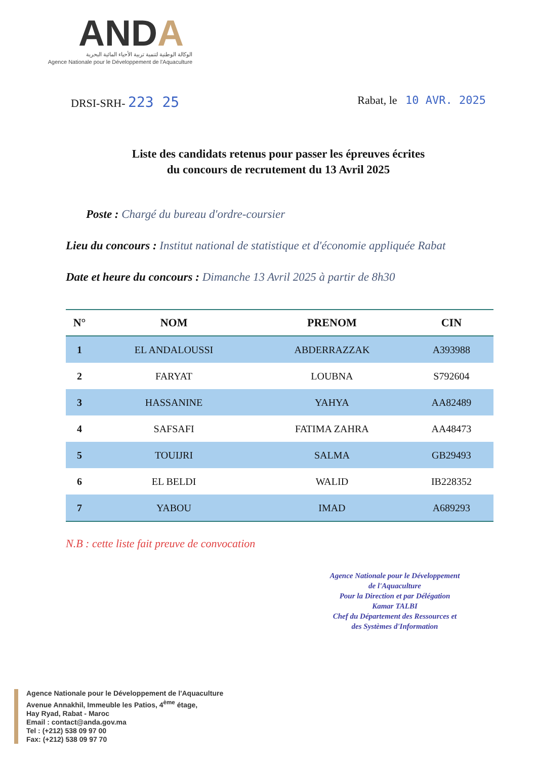ANDA
الوكالة الوطنية لتنمية تربية الأحياء المائية البحرية
Agence Nationale pour le Développement de l'Aquaculture
DRSI-SRH- 223 25
Rabat, le 10 AVR. 2025
Liste des candidats retenus pour passer les épreuves écrites
du concours de recrutement du 13 Avril 2025
Poste : Chargé du bureau d'ordre-coursier
Lieu du concours : Institut national de statistique et d'économie appliquée Rabat
Date et heure du concours : Dimanche 13 Avril 2025 à partir de 8h30
| N° | NOM | PRENOM | CIN |
| --- | --- | --- | --- |
| 1 | EL ANDALOUSSI | ABDERRAZZAK | A393988 |
| 2 | FARYAT | LOUBNA | S792604 |
| 3 | HASSANINE | YAHYA | AA82489 |
| 4 | SAFSAFI | FATIMA ZAHRA | AA48473 |
| 5 | TOUIJRI | SALMA | GB29493 |
| 6 | EL BELDI | WALID | IB228352 |
| 7 | YABOU | IMAD | A689293 |
N.B : cette liste fait preuve de convocation
Agence Nationale pour le Développement
de l'Aquaculture
Pour la Direction et par Délégation
Kamar TALBI
Chef du Département des Ressources et
des Systèmes d'Information
Agence Nationale pour le Développement de l'Aquaculture
Avenue Annakhil, Immeuble les Patios, 4<sup>ème</sup> étage,
Hay Ryad, Rabat - Maroc
Email : contact@anda.gov.ma
Tel : (+212) 538 09 97 00
Fax: (+212) 538 09 97 70